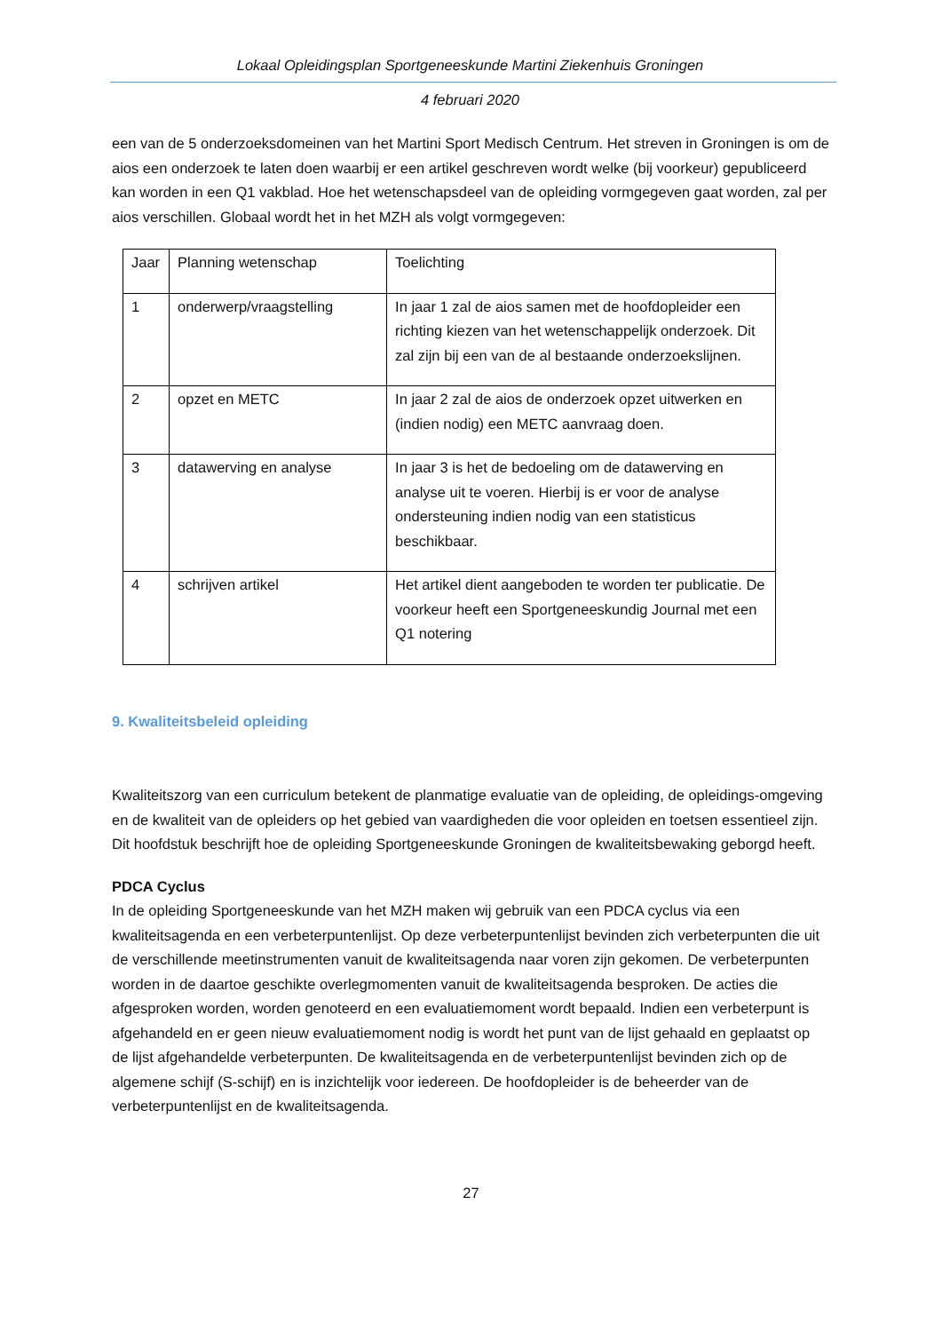Lokaal Opleidingsplan Sportgeneeskunde Martini Ziekenhuis Groningen
4 februari 2020
een van de 5 onderzoeksdomeinen van het Martini Sport Medisch Centrum. Het streven in Groningen is om de aios een onderzoek te laten doen waarbij er een artikel geschreven wordt welke (bij voorkeur) gepubliceerd kan worden in een Q1 vakblad. Hoe het wetenschapsdeel van de opleiding vormgegeven gaat worden, zal per aios verschillen. Globaal wordt het in het MZH als volgt vormgegeven:
| Jaar | Planning wetenschap | Toelichting |
| 1 | onderwerp/vraagstelling | In jaar 1 zal de aios samen met de hoofdopleider een richting kiezen van het wetenschappelijk onderzoek. Dit zal zijn bij een van de al bestaande onderzoekslijnen. |
| 2 | opzet en METC | In jaar 2 zal de aios de onderzoek opzet uitwerken en (indien nodig) een METC aanvraag doen. |
| 3 | datawerving en analyse | In jaar 3 is het de bedoeling om de datawerving en analyse uit te voeren. Hierbij is er voor de analyse ondersteuning indien nodig van een statisticus beschikbaar. |
| 4 | schrijven artikel | Het artikel dient aangeboden te worden ter publicatie. De voorkeur heeft een Sportgeneeskundig Journal met een Q1 notering |
9. Kwaliteitsbeleid opleiding
Kwaliteitszorg van een curriculum betekent de planmatige evaluatie van de opleiding, de opleidings-omgeving en de kwaliteit van de opleiders op het gebied van vaardigheden die voor opleiden en toetsen essentieel zijn. Dit hoofdstuk beschrijft hoe de opleiding Sportgeneeskunde Groningen de kwaliteitsbewaking geborgd heeft.
PDCA Cyclus
In de opleiding Sportgeneeskunde van het MZH maken wij gebruik van een PDCA cyclus via een kwaliteitsagenda en een verbeterpuntenlijst. Op deze verbeterpuntenlijst bevinden zich verbeterpunten die uit de verschillende meetinstrumenten vanuit de kwaliteitsagenda naar voren zijn gekomen. De verbeterpunten worden in de daartoe geschikte overlegmomenten vanuit de kwaliteitsagenda besproken. De acties die afgesproken worden, worden genoteerd en een evaluatiemoment wordt bepaald. Indien een verbeterpunt is afgehandeld en er geen nieuw evaluatiemoment nodig is wordt het punt van de lijst gehaald en geplaatst op de lijst afgehandelde verbeterpunten. De kwaliteitsagenda en de verbeterpuntenlijst bevinden zich op de algemene schijf (S-schijf) en is inzichtelijk voor iedereen. De hoofdopleider is de beheerder van de verbeterpuntenlijst en de kwaliteitsagenda.
27